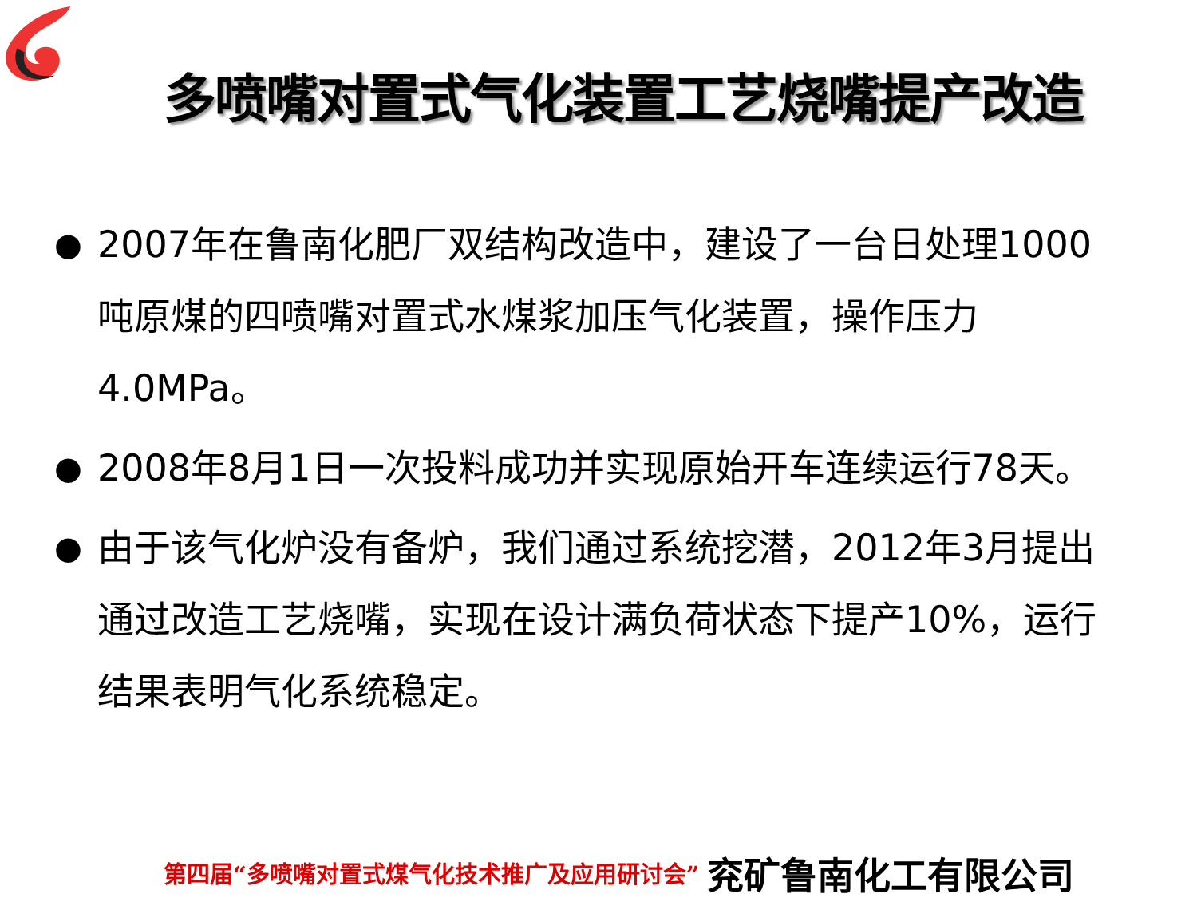多喷嘴对置式气化装置工艺烧嘴提产改造
● 2007年在鲁南化肥厂双结构改造中，建设了一台日处理1000吨原煤的四喷嘴对置式水煤浆加压气化装置，操作压力4.0MPa。
● 2008年8月1日一次投料成功并实现原始开车连续运行78天。
● 由于该气化炉没有备炉，我们通过系统挖潜，2012年3月提出通过改造工艺烧嘴，实现在设计满负荷状态下提产10%，运行结果表明气化系统稳定。
第四届“多喷嘴对置式煤气化技术推广及应用研讨会” 兖矿鲁南化工有限公司